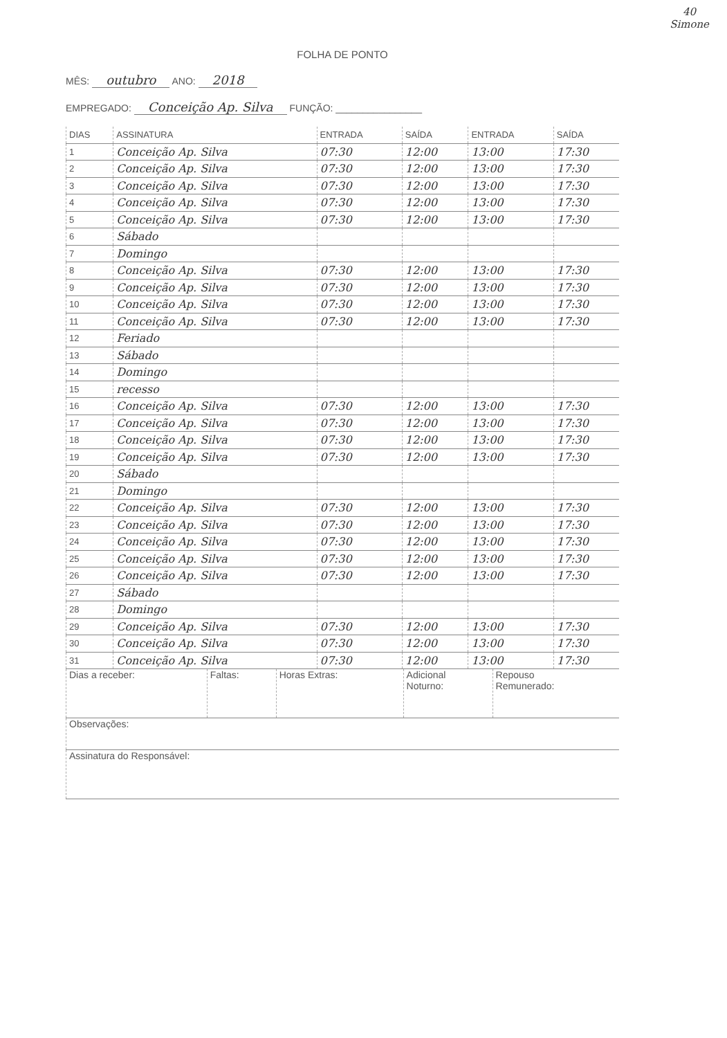40
Simone
FOLHA DE PONTO
MÊS: outubro ANO: 2018
EMPREGADO: Conceição Ap. Silva FUNÇÃO: ________________
| DIAS | ASSINATURA | ENTRADA | SAÍDA | ENTRADA | SAÍDA |
| --- | --- | --- | --- | --- | --- |
| 1 | Conceição Ap. Silva | 07:30 | 12:00 | 13:00 | 17:30 |
| 2 | Conceição Ap. Silva | 07:30 | 12:00 | 13:00 | 17:30 |
| 3 | Conceição Ap. Silva | 07:30 | 12:00 | 13:00 | 17:30 |
| 4 | Conceição Ap. Silva | 07:30 | 12:00 | 13:00 | 17:30 |
| 5 | Conceição Ap. Silva | 07:30 | 12:00 | 13:00 | 17:30 |
| 6 | Sábado | | | | |
| 7 | Domingo | | | | |
| 8 | Conceição Ap. Silva | 07:30 | 12:00 | 13:00 | 17:30 |
| 9 | Conceição Ap. Silva | 07:30 | 12:00 | 13:00 | 17:30 |
| 10 | Conceição Ap. Silva | 07:30 | 12:00 | 13:00 | 17:30 |
| 11 | Conceição Ap. Silva | 07:30 | 12:00 | 13:00 | 17:30 |
| 12 | Feriado | | | | |
| 13 | Sábado | | | | |
| 14 | Domingo | | | | |
| 15 | recesso | | | | |
| 16 | Conceição Ap. Silva | 07:30 | 12:00 | 13:00 | 17:30 |
| 17 | Conceição Ap. Silva | 07:30 | 12:00 | 13:00 | 17:30 |
| 18 | Conceição Ap. Silva | 07:30 | 12:00 | 13:00 | 17:30 |
| 19 | Conceição Ap. Silva | 07:30 | 12:00 | 13:00 | 17:30 |
| 20 | Sábado | | | | |
| 21 | Domingo | | | | |
| 22 | Conceição Ap. Silva | 07:30 | 12:00 | 13:00 | 17:30 |
| 23 | Conceição Ap. Silva | 07:30 | 12:00 | 13:00 | 17:30 |
| 24 | Conceição Ap. Silva | 07:30 | 12:00 | 13:00 | 17:30 |
| 25 | Conceição Ap. Silva | 07:30 | 12:00 | 13:00 | 17:30 |
| 26 | Conceição Ap. Silva | 07:30 | 12:00 | 13:00 | 17:30 |
| 27 | Sábado | | | | |
| 28 | Domingo | | | | |
| 29 | Conceição Ap. Silva | 07:30 | 12:00 | 13:00 | 17:30 |
| 30 | Conceição Ap. Silva | 07:30 | 12:00 | 13:00 | 17:30 |
| 31 | Conceição Ap. Silva | 07:30 | 12:00 | 13:00 | 17:30 |
| Dias a receber: | Faltas: | Horas Extras: | Adicional Noturno: | Repouso Remunerado: |
| Observações: | | | | |
| Assinatura do Responsável: | | | | |